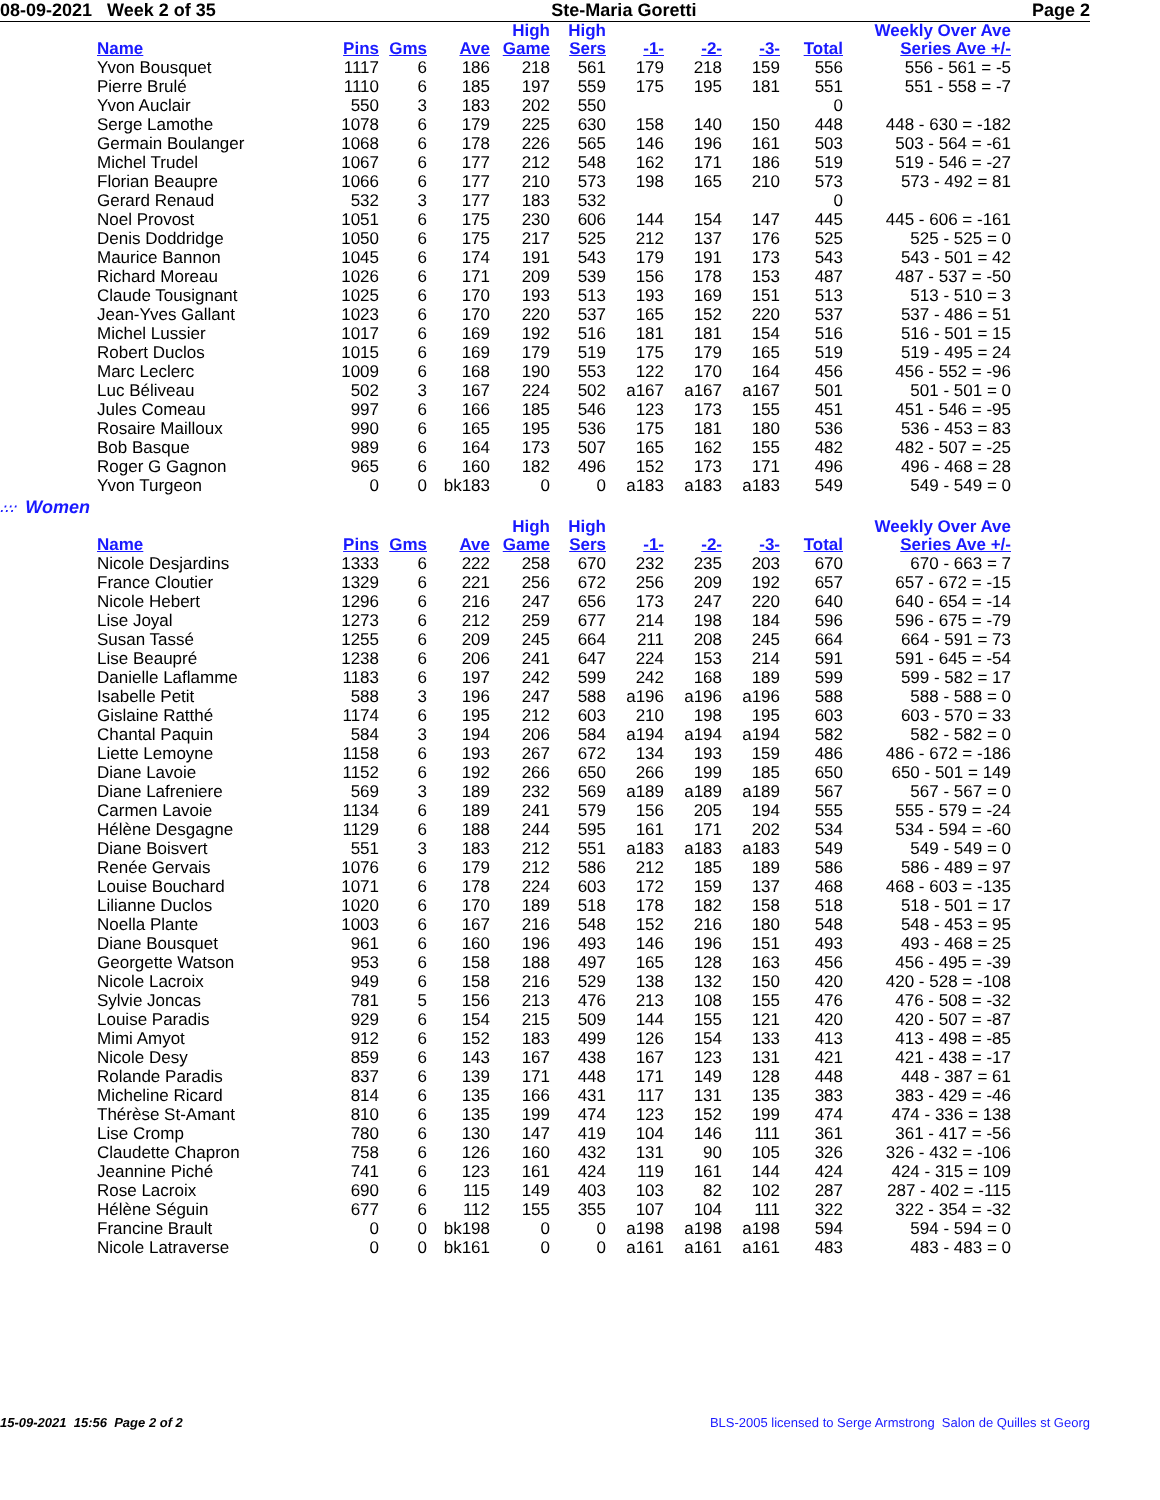08-09-2021 Week 2 of 35 Ste-Maria Goretti Page 2
| Name | Pins | Gms | Ave | High Game | High Sers | -1- | -2- | -3- | Total | Weekly Over Ave Series Ave +/- |
| --- | --- | --- | --- | --- | --- | --- | --- | --- | --- | --- |
| Yvon Bousquet | 1117 | 6 | 186 | 218 | 561 | 179 | 218 | 159 | 556 | 556 - 561 = -5 |
| Pierre Brulé | 1110 | 6 | 185 | 197 | 559 | 175 | 195 | 181 | 551 | 551 - 558 = -7 |
| Yvon Auclair | 550 | 3 | 183 | 202 | 550 | | | | 0 | |
| Serge Lamothe | 1078 | 6 | 179 | 225 | 630 | 158 | 140 | 150 | 448 | 448 - 630 = -182 |
| Germain Boulanger | 1068 | 6 | 178 | 226 | 565 | 146 | 196 | 161 | 503 | 503 - 564 = -61 |
| Michel Trudel | 1067 | 6 | 177 | 212 | 548 | 162 | 171 | 186 | 519 | 519 - 546 = -27 |
| Florian Beaupre | 1066 | 6 | 177 | 210 | 573 | 198 | 165 | 210 | 573 | 573 - 492 = 81 |
| Gerard Renaud | 532 | 3 | 177 | 183 | 532 | | | | 0 | |
| Noel Provost | 1051 | 6 | 175 | 230 | 606 | 144 | 154 | 147 | 445 | 445 - 606 = -161 |
| Denis Doddridge | 1050 | 6 | 175 | 217 | 525 | 212 | 137 | 176 | 525 | 525 - 525 = 0 |
| Maurice Bannon | 1045 | 6 | 174 | 191 | 543 | 179 | 191 | 173 | 543 | 543 - 501 = 42 |
| Richard Moreau | 1026 | 6 | 171 | 209 | 539 | 156 | 178 | 153 | 487 | 487 - 537 = -50 |
| Claude Tousignant | 1025 | 6 | 170 | 193 | 513 | 193 | 169 | 151 | 513 | 513 - 510 = 3 |
| Jean-Yves Gallant | 1023 | 6 | 170 | 220 | 537 | 165 | 152 | 220 | 537 | 537 - 486 = 51 |
| Michel Lussier | 1017 | 6 | 169 | 192 | 516 | 181 | 181 | 154 | 516 | 516 - 501 = 15 |
| Robert Duclos | 1015 | 6 | 169 | 179 | 519 | 175 | 179 | 165 | 519 | 519 - 495 = 24 |
| Marc Leclerc | 1009 | 6 | 168 | 190 | 553 | 122 | 170 | 164 | 456 | 456 - 552 = -96 |
| Luc Béliveau | 502 | 3 | 167 | 224 | 502 | a167 | a167 | a167 | 501 | 501 - 501 = 0 |
| Jules Comeau | 997 | 6 | 166 | 185 | 546 | 123 | 173 | 155 | 451 | 451 - 546 = -95 |
| Rosaire Mailloux | 990 | 6 | 165 | 195 | 536 | 175 | 181 | 180 | 536 | 536 - 453 = 83 |
| Bob Basque | 989 | 6 | 164 | 173 | 507 | 165 | 162 | 155 | 482 | 482 - 507 = -25 |
| Roger G Gagnon | 965 | 6 | 160 | 182 | 496 | 152 | 173 | 171 | 496 | 496 - 468 = 28 |
| Yvon Turgeon | 0 | 0 | bk183 | 0 | 0 | a183 | a183 | a183 | 549 | 549 - 549 = 0 |
∴∵ Women
| Name | Pins | Gms | Ave | High Game | High Sers | -1- | -2- | -3- | Total | Weekly Over Ave Series Ave +/- |
| --- | --- | --- | --- | --- | --- | --- | --- | --- | --- | --- |
| Nicole Desjardins | 1333 | 6 | 222 | 258 | 670 | 232 | 235 | 203 | 670 | 670 - 663 = 7 |
| France Cloutier | 1329 | 6 | 221 | 256 | 672 | 256 | 209 | 192 | 657 | 657 - 672 = -15 |
| Nicole Hebert | 1296 | 6 | 216 | 247 | 656 | 173 | 247 | 220 | 640 | 640 - 654 = -14 |
| Lise Joyal | 1273 | 6 | 212 | 259 | 677 | 214 | 198 | 184 | 596 | 596 - 675 = -79 |
| Susan Tassé | 1255 | 6 | 209 | 245 | 664 | 211 | 208 | 245 | 664 | 664 - 591 = 73 |
| Lise Beaupré | 1238 | 6 | 206 | 241 | 647 | 224 | 153 | 214 | 591 | 591 - 645 = -54 |
| Danielle Laflamme | 1183 | 6 | 197 | 242 | 599 | 242 | 168 | 189 | 599 | 599 - 582 = 17 |
| Isabelle Petit | 588 | 3 | 196 | 247 | 588 | a196 | a196 | a196 | 588 | 588 - 588 = 0 |
| Gislaine Ratthé | 1174 | 6 | 195 | 212 | 603 | 210 | 198 | 195 | 603 | 603 - 570 = 33 |
| Chantal Paquin | 584 | 3 | 194 | 206 | 584 | a194 | a194 | a194 | 582 | 582 - 582 = 0 |
| Liette Lemoyne | 1158 | 6 | 193 | 267 | 672 | 134 | 193 | 159 | 486 | 486 - 672 = -186 |
| Diane Lavoie | 1152 | 6 | 192 | 266 | 650 | 266 | 199 | 185 | 650 | 650 - 501 = 149 |
| Diane Lafreniere | 569 | 3 | 189 | 232 | 569 | a189 | a189 | a189 | 567 | 567 - 567 = 0 |
| Carmen Lavoie | 1134 | 6 | 189 | 241 | 579 | 156 | 205 | 194 | 555 | 555 - 579 = -24 |
| Hélène Desgagne | 1129 | 6 | 188 | 244 | 595 | 161 | 171 | 202 | 534 | 534 - 594 = -60 |
| Diane Boisvert | 551 | 3 | 183 | 212 | 551 | a183 | a183 | a183 | 549 | 549 - 549 = 0 |
| Renée Gervais | 1076 | 6 | 179 | 212 | 586 | 212 | 185 | 189 | 586 | 586 - 489 = 97 |
| Louise Bouchard | 1071 | 6 | 178 | 224 | 603 | 172 | 159 | 137 | 468 | 468 - 603 = -135 |
| Lilianne Duclos | 1020 | 6 | 170 | 189 | 518 | 178 | 182 | 158 | 518 | 518 - 501 = 17 |
| Noella Plante | 1003 | 6 | 167 | 216 | 548 | 152 | 216 | 180 | 548 | 548 - 453 = 95 |
| Diane Bousquet | 961 | 6 | 160 | 196 | 493 | 146 | 196 | 151 | 493 | 493 - 468 = 25 |
| Georgette Watson | 953 | 6 | 158 | 188 | 497 | 165 | 128 | 163 | 456 | 456 - 495 = -39 |
| Nicole Lacroix | 949 | 6 | 158 | 216 | 529 | 138 | 132 | 150 | 420 | 420 - 528 = -108 |
| Sylvie Joncas | 781 | 5 | 156 | 213 | 476 | 213 | 108 | 155 | 476 | 476 - 508 = -32 |
| Louise Paradis | 929 | 6 | 154 | 215 | 509 | 144 | 155 | 121 | 420 | 420 - 507 = -87 |
| Mimi Amyot | 912 | 6 | 152 | 183 | 499 | 126 | 154 | 133 | 413 | 413 - 498 = -85 |
| Nicole Desy | 859 | 6 | 143 | 167 | 438 | 167 | 123 | 131 | 421 | 421 - 438 = -17 |
| Rolande Paradis | 837 | 6 | 139 | 171 | 448 | 171 | 149 | 128 | 448 | 448 - 387 = 61 |
| Micheline Ricard | 814 | 6 | 135 | 166 | 431 | 117 | 131 | 135 | 383 | 383 - 429 = -46 |
| Thérèse St-Amant | 810 | 6 | 135 | 199 | 474 | 123 | 152 | 199 | 474 | 474 - 336 = 138 |
| Lise Cromp | 780 | 6 | 130 | 147 | 419 | 104 | 146 | 111 | 361 | 361 - 417 = -56 |
| Claudette Chapron | 758 | 6 | 126 | 160 | 432 | 131 | 90 | 105 | 326 | 326 - 432 = -106 |
| Jeannine Piché | 741 | 6 | 123 | 161 | 424 | 119 | 161 | 144 | 424 | 424 - 315 = 109 |
| Rose Lacroix | 690 | 6 | 115 | 149 | 403 | 103 | 82 | 102 | 287 | 287 - 402 = -115 |
| Hélène Séguin | 677 | 6 | 112 | 155 | 355 | 107 | 104 | 111 | 322 | 322 - 354 = -32 |
| Francine Brault | 0 | 0 | bk198 | 0 | 0 | a198 | a198 | a198 | 594 | 594 - 594 = 0 |
| Nicole Latraverse | 0 | 0 | bk161 | 0 | 0 | a161 | a161 | a161 | 483 | 483 - 483 = 0 |
15-09-2021 15:56 Page 2 of 2 BLS-2005 licensed to Serge Armstrong Salon de Quilles st Georg